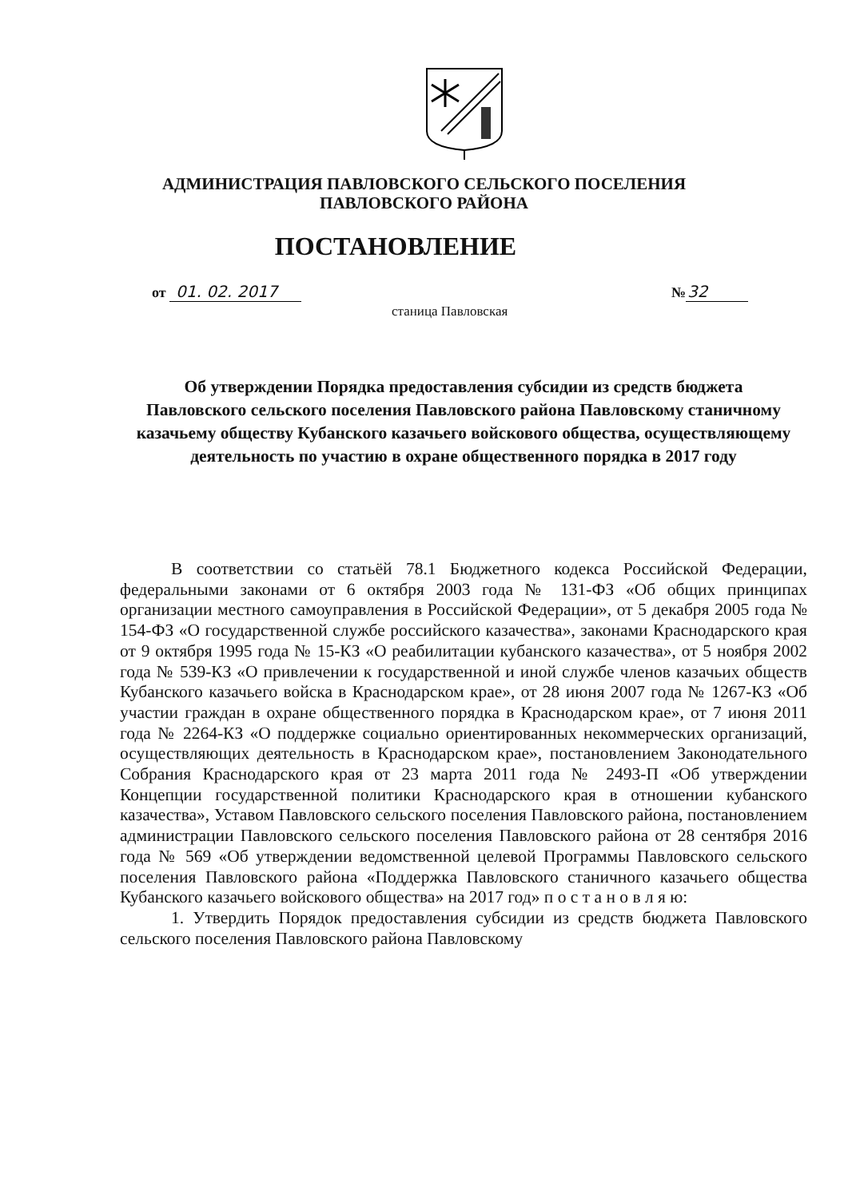АДМИНИСТРАЦИЯ ПАВЛОВСКОГО СЕЛЬСКОГО ПОСЕЛЕНИЯ
ПАВЛОВСКОГО РАЙОНА
ПОСТАНОВЛЕНИЕ
от 01. 02. 2017 №32
станица Павловская
Об утверждении Порядка предоставления субсидии из средств бюджета Павловского сельского поселения Павловского района Павловскому станичному казачьему обществу Кубанского казачьего войскового общества, осуществляющему деятельность по участию в охране общественного порядка в 2017 году
В соответствии со статьёй 78.1 Бюджетного кодекса Российской Федерации, федеральными законами от 6 октября 2003 года № 131-ФЗ «Об общих принципах организации местного самоуправления в Российской Федерации», от 5 декабря 2005 года № 154-ФЗ «О государственной службе российского казачества», законами Краснодарского края от 9 октября 1995 года № 15-КЗ «О реабилитации кубанского казачества», от 5 ноября 2002 года № 539-КЗ «О привлечении к государственной и иной службе членов казачьих обществ Кубанского казачьего войска в Краснодарском крае», от 28 июня 2007 года № 1267-КЗ «Об участии граждан в охране общественного порядка в Краснодарском крае», от 7 июня 2011 года № 2264-КЗ «О поддержке социально ориентированных некоммерческих организаций, осуществляющих деятельность в Краснодарском крае», постановлением Законодательного Собрания Краснодарского края от 23 марта 2011 года № 2493-П «Об утверждении Концепции государственной политики Краснодарского края в отношении кубанского казачества», Уставом Павловского сельского поселения Павловского района, постановлением администрации Павловского сельского поселения Павловского района от 28 сентября 2016 года № 569 «Об утверждении ведомственной целевой Программы Павловского сельского поселения Павловского района «Поддержка Павловского станичного казачьего общества Кубанского казачьего войскового общества» на 2017 год» п о с т а н о в л я ю:
1. Утвердить Порядок предоставления субсидии из средств бюджета Павловского сельского поселения Павловского района Павловскому